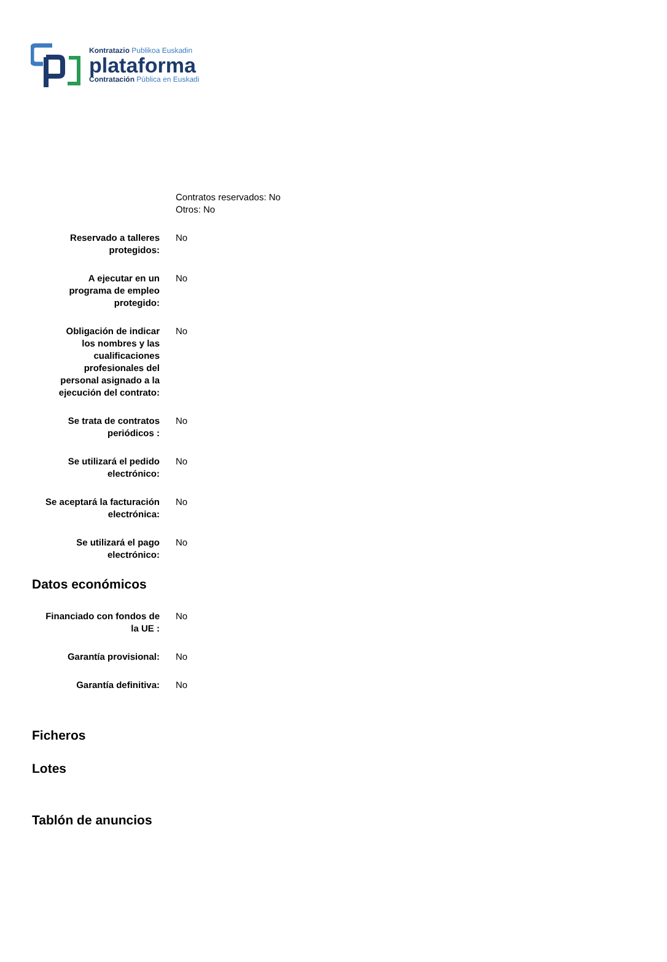Kontratazio Publikoa Euskadin
plataforma
Contratación Pública en Euskadi
Contratos reservados: No
Otros: No
Reservado a talleres
protegidos:
No
A ejecutar en un
programa de empleo
protegido:
No
Obligación de indicar
los nombres y las
cualificaciones
profesionales del
personal asignado a la
ejecución del contrato:
No
Se trata de contratos
periódicos :
No
Se utilizará el pedido
electrónico:
No
Se aceptará la facturación
electrónica:
No
Se utilizará el pago
electrónico:
No
Datos económicos
Financiado con fondos de
la UE :
No
Garantía provisional: No
Garantía definitiva: No
Ficheros
Lotes
Tablón de anuncios